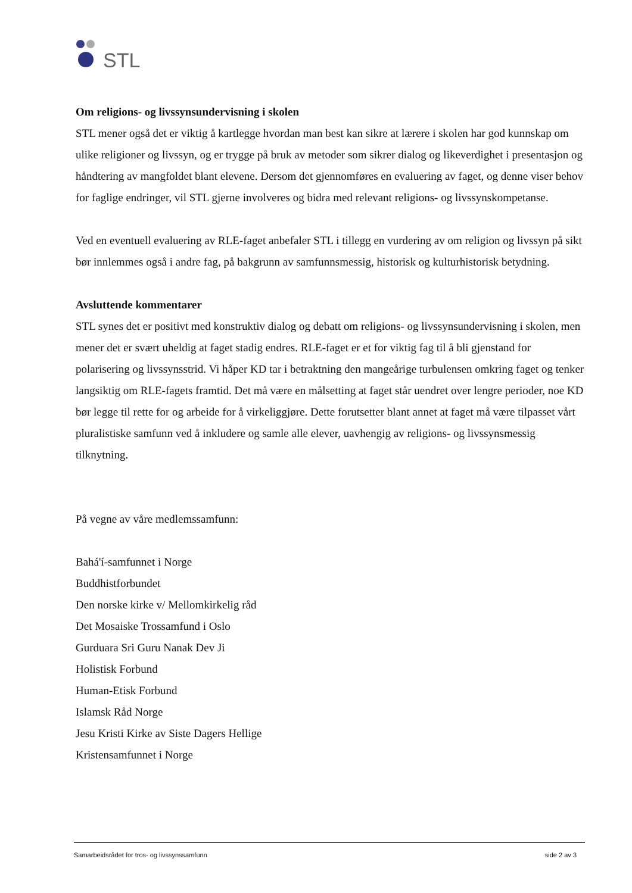STL
Om religions- og livssynsundervisning i skolen
STL mener også det er viktig å kartlegge hvordan man best kan sikre at lærere i skolen har god kunnskap om ulike religioner og livssyn, og er trygge på bruk av metoder som sikrer dialog og likeverdighet i presentasjon og håndtering av mangfoldet blant elevene. Dersom det gjennomføres en evaluering av faget, og denne viser behov for faglige endringer, vil STL gjerne involveres og bidra med relevant religions- og livssynskompetanse.
Ved en eventuell evaluering av RLE-faget anbefaler STL i tillegg en vurdering av om religion og livssyn på sikt bør innlemmes også i andre fag, på bakgrunn av samfunnsmessig, historisk og kulturhistorisk betydning.
Avsluttende kommentarer
STL synes det er positivt med konstruktiv dialog og debatt om religions- og livssynsundervisning i skolen, men mener det er svært uheldig at faget stadig endres. RLE-faget er et for viktig fag til å bli gjenstand for polarisering og livssynsstrid. Vi håper KD tar i betraktning den mangeårige turbulensen omkring faget og tenker langsiktig om RLE-fagets framtid. Det må være en målsetting at faget står uendret over lengre perioder, noe KD bør legge til rette for og arbeide for å virkeliggjøre. Dette forutsetter blant annet at faget må være tilpasset vårt pluralistiske samfunn ved å inkludere og samle alle elever, uavhengig av religions- og livssynsmessig tilknytning.
På vegne av våre medlemssamfunn:
Bahá'í-samfunnet i Norge
Buddhistforbundet
Den norske kirke v/ Mellomkirkelig råd
Det Mosaiske Trossamfund i Oslo
Gurduara Sri Guru Nanak Dev Ji
Holistisk Forbund
Human-Etisk Forbund
Islamsk Råd Norge
Jesu Kristi Kirke av Siste Dagers Hellige
Kristensamfunnet i Norge
Samarbeidsrådet for tros- og livssynssamfunn side 2 av 3